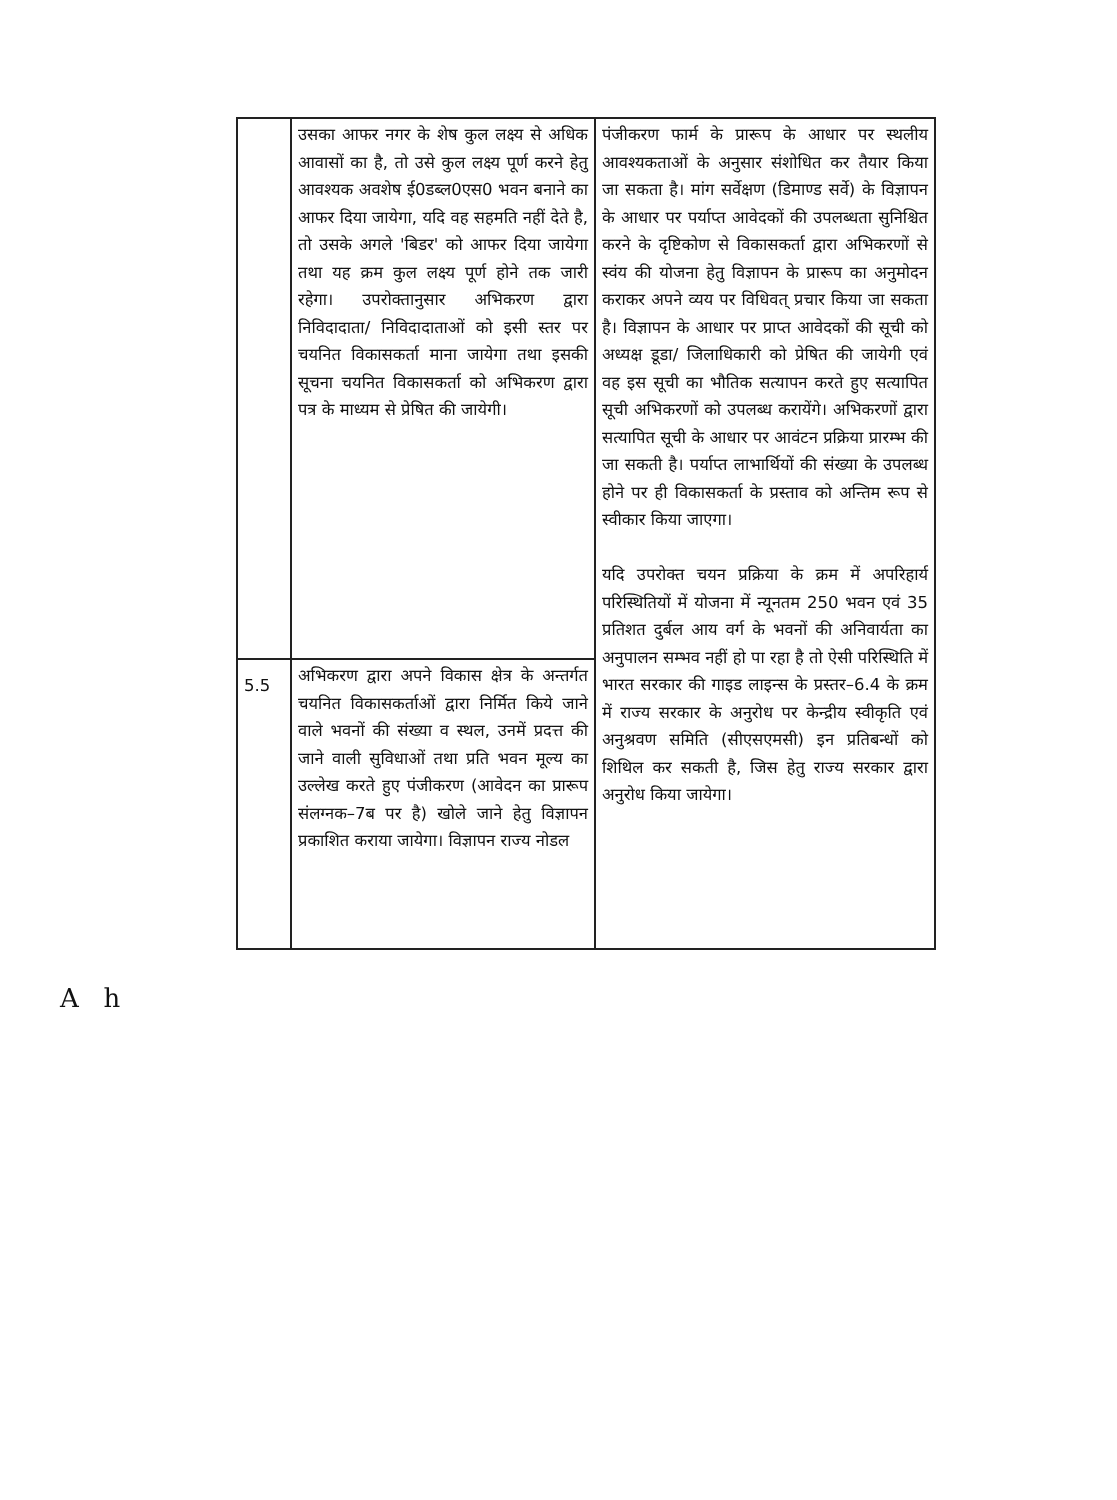| | उसका आफर नगर के शेष कुल लक्ष्य से अधिक आवासों का है, तो उसे कुल लक्ष्य पूर्ण करने हेतु आवश्यक अवशेष ई0डब्ल0एस0 भवन बनाने का आफर दिया जायेगा, यदि वह सहमति नहीं देते है, तो उसके अगले 'बिडर' को आफर दिया जायेगा तथा यह क्रम कुल लक्ष्य पूर्ण होने तक जारी रहेगा। उपरोक्तानुसार अभिकरण द्वारा निविदादाता/ निविदादाताओं को इसी स्तर पर चयनित विकासकर्ता माना जायेगा तथा इसकी सूचना चयनित विकासकर्ता को अभिकरण द्वारा पत्र के माध्यम से प्रेषित की जायेगी। | पंजीकरण फार्म के प्रारूप के आधार पर स्थलीय आवश्यकताओं के अनुसार संशोधित कर तैयार किया जा सकता है। मांग सर्वेक्षण (डिमाण्ड सर्वे) के विज्ञापन के आधार पर पर्याप्त आवेदकों की उपलब्धता सुनिश्चित करने के दृष्टिकोण से विकासकर्ता द्वारा अभिकरणों से स्वंय की योजना हेतु विज्ञापन के प्रारूप का अनुमोदन कराकर अपने व्यय पर विधिवत् प्रचार किया जा सकता है। विज्ञापन के आधार पर प्राप्त आवेदकों की सूची को अध्यक्ष डूडा/ जिलाधिकारी को प्रेषित की जायेगी एवं वह इस सूची का भौतिक सत्यापन करते हुए सत्यापित सूची अभिकरणों को उपलब्ध करायेंगे। अभिकरणों द्वारा सत्यापित सूची के आधार पर आवंटन प्रक्रिया प्रारम्भ की जा सकती है। पर्याप्त लाभार्थियों की संख्या के उपलब्ध होने पर ही विकासकर्ता के प्रस्ताव को अन्तिम रूप से स्वीकार किया जाएगा। यदि उपरोक्त चयन प्रक्रिया के क्रम में अपरिहार्य परिस्थितियों में योजना में न्यूनतम 250 भवन एवं 35 प्रतिशत दुर्बल आय वर्ग के भवनों की अनिवार्यता का अनुपालन सम्भव नहीं हो पा रहा है तो ऐसी परिस्थिति में भारत सरकार की गाइड लाइन्स के प्रस्तर–6.4 के क्रम में राज्य सरकार के अनुरोध पर केन्द्रीय स्वीकृति एवं अनुश्रवण समिति (सीएसएमसी) इन प्रतिबन्धों को शिथिल कर सकती है, जिस हेतु राज्य सरकार द्वारा अनुरोध किया जायेगा। |
| 5.5 | अभिकरण द्वारा अपने विकास क्षेत्र के अन्तर्गत चयनित विकासकर्ताओं द्वारा निर्मित किये जाने वाले भवनों की संख्या व स्थल, उनमें प्रदत्त की जाने वाली सुविधाओं तथा प्रति भवन मूल्य का उल्लेख करते हुए पंजीकरण (आवेदन का प्रारूप संलग्नक–7ब पर है) खोले जाने हेतु विज्ञापन प्रकाशित कराया जायेगा। विज्ञापन राज्य नोडल | |
A h